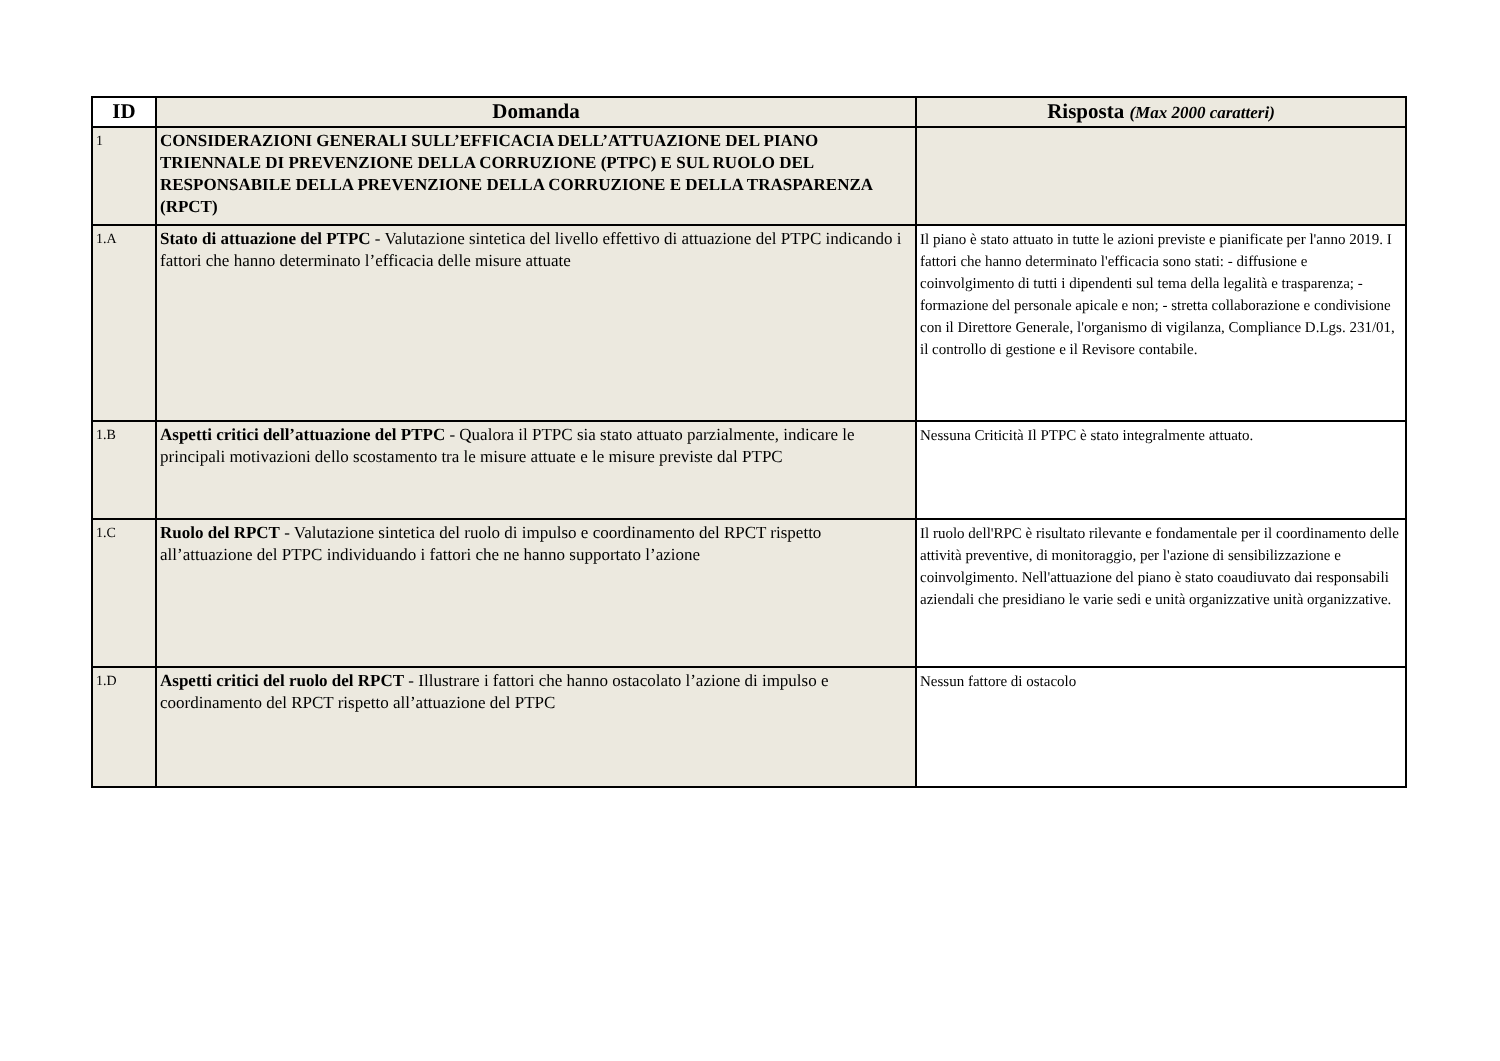| ID | Domanda | Risposta (Max 2000 caratteri) |
| --- | --- | --- |
| 1 | CONSIDERAZIONI GENERALI SULL’EFFICACIA DELL’ATTUAZIONE DEL PIANO TRIENNALE DI PREVENZIONE DELLA CORRUZIONE (PTPC) E SUL RUOLO DEL RESPONSABILE DELLA PREVENZIONE DELLA CORRUZIONE E DELLA TRASPARENZA (RPCT) | |
| 1.A | Stato di attuazione del PTPC - Valutazione sintetica del livello effettivo di attuazione del PTPC indicando i fattori che hanno determinato l’efficacia delle misure attuate | Il piano è stato attuato in tutte le azioni previste e pianificate per l'anno 2019. I fattori che hanno determinato l'efficacia sono stati: - diffusione e coinvolgimento di tutti i dipendenti sul tema della legalità e trasparenza; - formazione del personale apicale e non; - stretta collaborazione e condivisione con il Direttore Generale, l'organismo di vigilanza, Compliance D.Lgs. 231/01, il controllo di gestione e il Revisore contabile. |
| 1.B | Aspetti critici dell’attuazione del PTPC - Qualora il PTPC sia stato attuato parzialmente, indicare le principali motivazioni dello scostamento tra le misure attuate e le misure previste dal PTPC | Nessuna Criticità Il PTPC è stato integralmente attuato. |
| 1.C | Ruolo del RPCT - Valutazione sintetica del ruolo di impulso e coordinamento del RPCT rispetto all’attuazione del PTPC individuando i fattori che ne hanno supportato l’azione | Il ruolo dell'RPC è risultato rilevante e fondamentale per il coordinamento delle attività preventive, di monitoraggio, per l'azione di sensibilizzazione e coinvolgimento. Nell'attuazione del piano è stato coaudiuvato dai responsabili aziendali che presidiano le varie sedi e unità organizzative unità organizzative. |
| 1.D | Aspetti critici del ruolo del RPCT - Illustrare i fattori che hanno ostacolato l’azione di impulso e coordinamento del RPCT rispetto all’attuazione del PTPC | Nessun fattore di ostacolo |